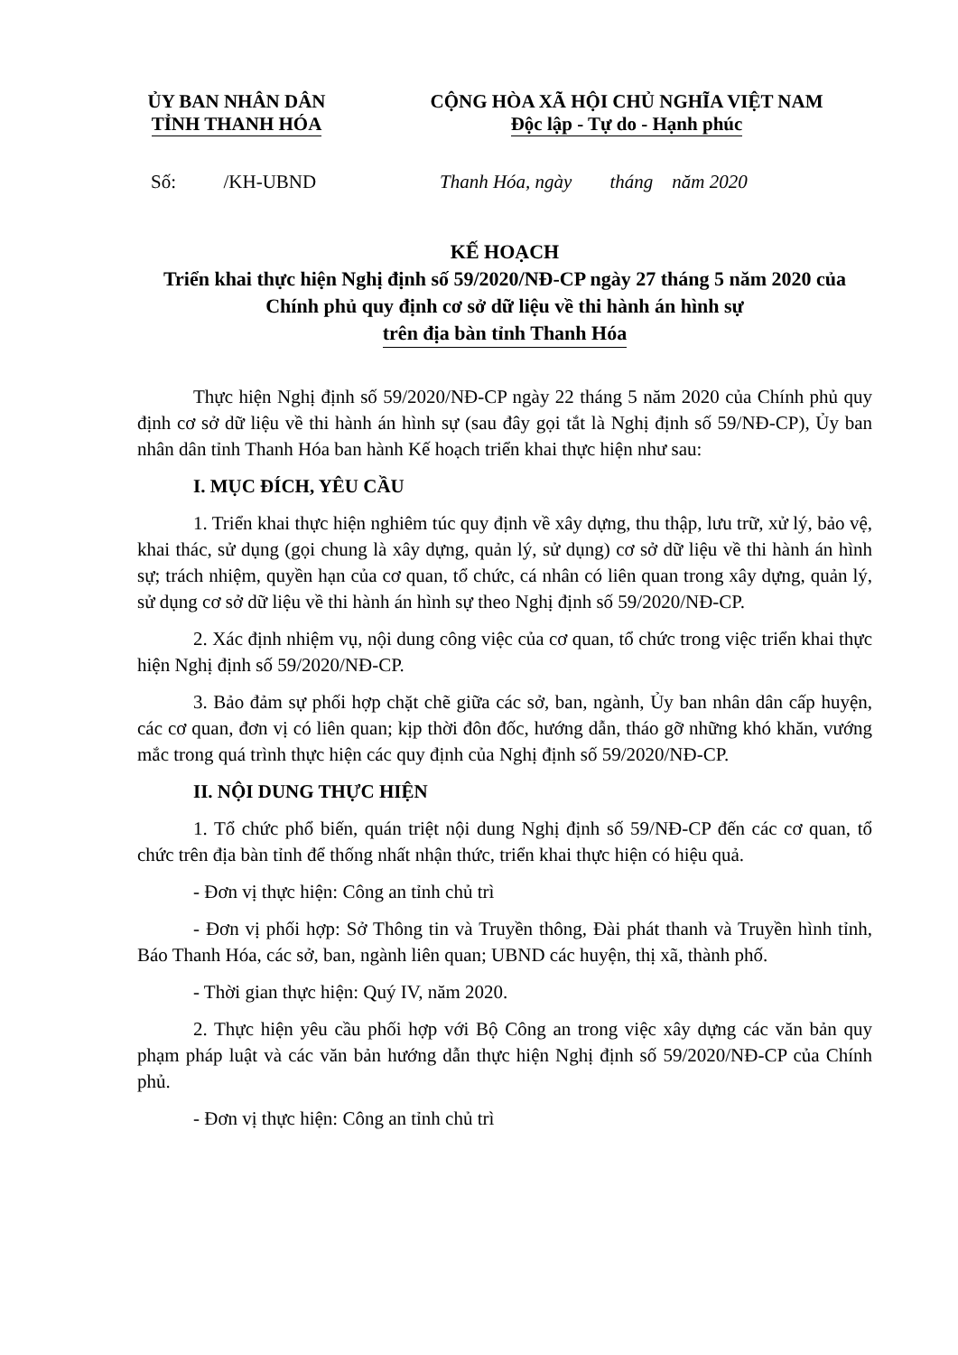ỦY BAN NHÂN DÂN
TỈNH THANH HÓA
CỘNG HÒA XÃ HỘI CHỦ NGHĨA VIỆT NAM
Độc lập - Tự do - Hạnh phúc
Số: /KH-UBND Thanh Hóa, ngày tháng năm 2020
KẾ HOẠCH
Triển khai thực hiện Nghị định số 59/2020/NĐ-CP ngày 27 tháng 5 năm 2020 của Chính phủ quy định cơ sở dữ liệu về thi hành án hình sự
trên địa bàn tỉnh Thanh Hóa
Thực hiện Nghị định số 59/2020/NĐ-CP ngày 22 tháng 5 năm 2020 của Chính phủ quy định cơ sở dữ liệu về thi hành án hình sự (sau đây gọi tắt là Nghị định số 59/NĐ-CP), Ủy ban nhân dân tỉnh Thanh Hóa ban hành Kế hoạch triển khai thực hiện như sau:
I. MỤC ĐÍCH, YÊU CẦU
1. Triển khai thực hiện nghiêm túc quy định về xây dựng, thu thập, lưu trữ, xử lý, bảo vệ, khai thác, sử dụng (gọi chung là xây dựng, quản lý, sử dụng) cơ sở dữ liệu về thi hành án hình sự; trách nhiệm, quyền hạn của cơ quan, tổ chức, cá nhân có liên quan trong xây dựng, quản lý, sử dụng cơ sở dữ liệu về thi hành án hình sự theo Nghị định số 59/2020/NĐ-CP.
2. Xác định nhiệm vụ, nội dung công việc của cơ quan, tổ chức trong việc triển khai thực hiện Nghị định số 59/2020/NĐ-CP.
3. Bảo đảm sự phối hợp chặt chẽ giữa các sở, ban, ngành, Ủy ban nhân dân cấp huyện, các cơ quan, đơn vị có liên quan; kịp thời đôn đốc, hướng dẫn, tháo gỡ những khó khăn, vướng mắc trong quá trình thực hiện các quy định của Nghị định số 59/2020/NĐ-CP.
II. NỘI DUNG THỰC HIỆN
1. Tổ chức phổ biến, quán triệt nội dung Nghị định số 59/NĐ-CP đến các cơ quan, tổ chức trên địa bàn tỉnh để thống nhất nhận thức, triển khai thực hiện có hiệu quả.
- Đơn vị thực hiện: Công an tỉnh chủ trì
- Đơn vị phối hợp: Sở Thông tin và Truyền thông, Đài phát thanh và Truyền hình tỉnh, Báo Thanh Hóa, các sở, ban, ngành liên quan; UBND các huyện, thị xã, thành phố.
- Thời gian thực hiện: Quý IV, năm 2020.
2. Thực hiện yêu cầu phối hợp với Bộ Công an trong việc xây dựng các văn bản quy phạm pháp luật và các văn bản hướng dẫn thực hiện Nghị định số 59/2020/NĐ-CP của Chính phủ.
- Đơn vị thực hiện: Công an tỉnh chủ trì